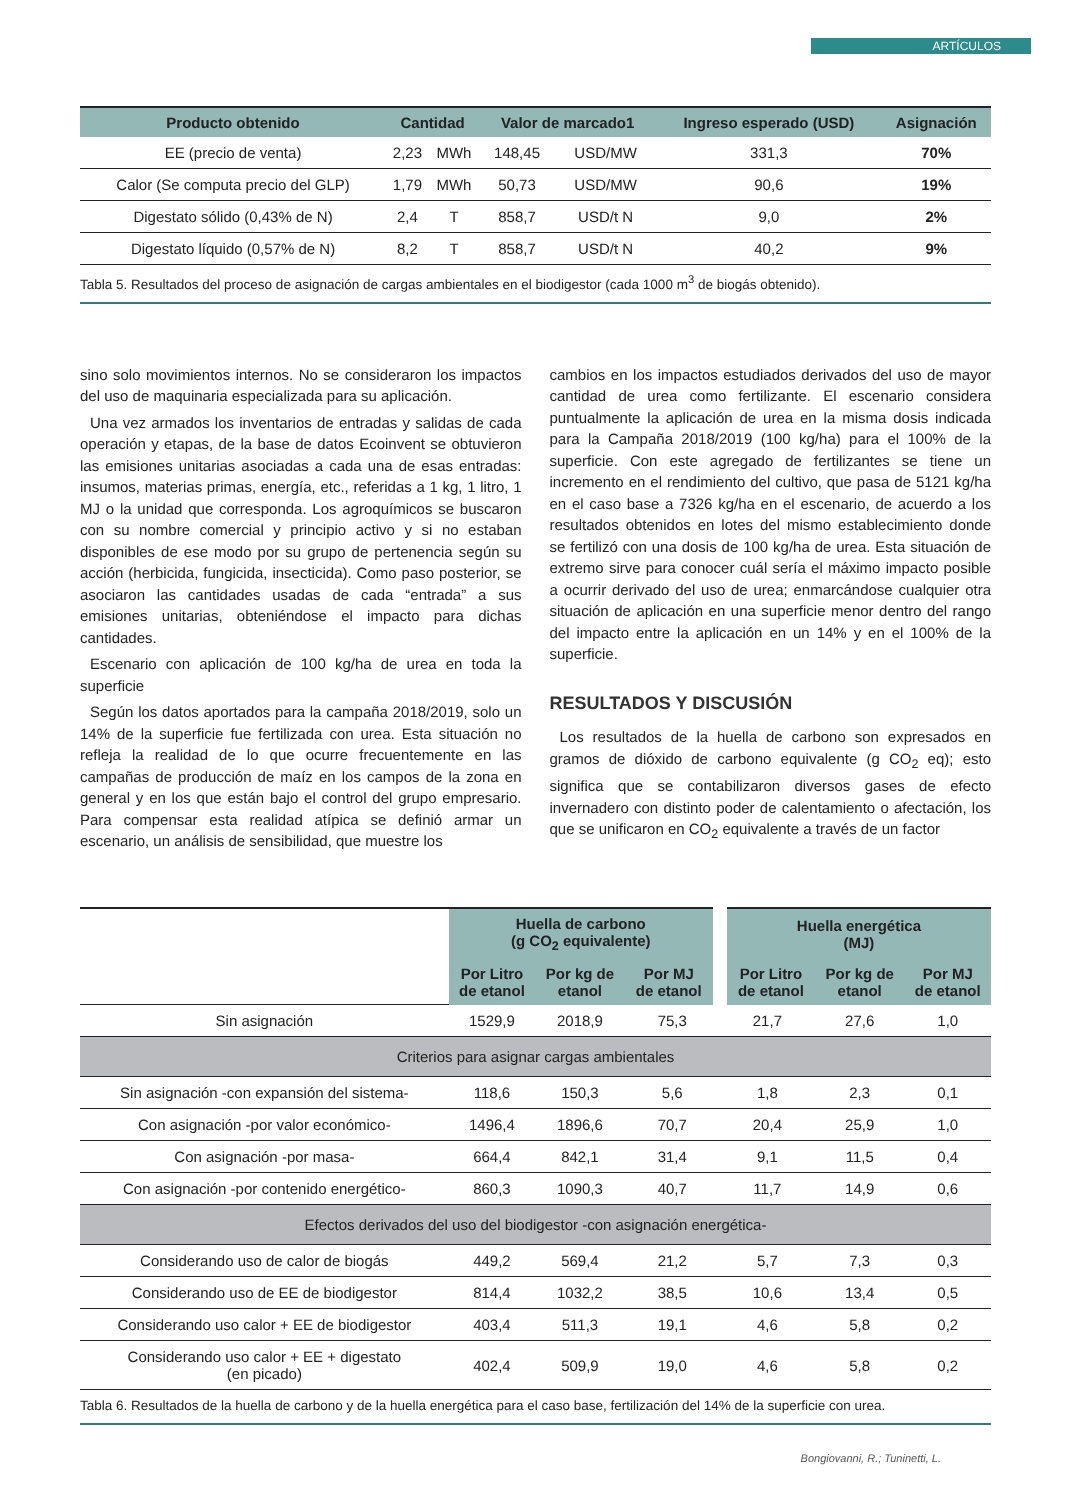ARTÍCULOS
| Producto obtenido | Cantidad | | Valor de marcado1 | | Ingreso esperado (USD) | Asignación |
| --- | --- | --- | --- | --- | --- | --- |
| EE (precio de venta) | 2,23 | MWh | 148,45 | USD/MW | 331,3 | 70% |
| Calor (Se computa precio del GLP) | 1,79 | MWh | 50,73 | USD/MW | 90,6 | 19% |
| Digestato sólido (0,43% de N) | 2,4 | T | 858,7 | USD/t N | 9,0 | 2% |
| Digestato líquido (0,57% de N) | 8,2 | T | 858,7 | USD/t N | 40,2 | 9% |
Tabla 5. Resultados del proceso de asignación de cargas ambientales en el biodigestor (cada 1000 m<sup>3</sup> de biogás obtenido).
sino solo movimientos internos. No se consideraron los impactos del uso de maquinaria especializada para su aplicación.
Una vez armados los inventarios de entradas y salidas de cada operación y etapas, de la base de datos Ecoinvent se obtuvieron las emisiones unitarias asociadas a cada una de esas entradas: insumos, materias primas, energía, etc., referidas a 1 kg, 1 litro, 1 MJ o la unidad que corresponda. Los agroquímicos se buscaron con su nombre comercial y principio activo y si no estaban disponibles de ese modo por su grupo de pertenencia según su acción (herbicida, fungicida, insecticida). Como paso posterior, se asociaron las cantidades usadas de cada “entrada” a sus emisiones unitarias, obteniéndose el impacto para dichas cantidades.
Escenario con aplicación de 100 kg/ha de urea en toda la superficie
Según los datos aportados para la campaña 2018/2019, solo un 14% de la superficie fue fertilizada con urea. Esta situación no refleja la realidad de lo que ocurre frecuentemente en las campañas de producción de maíz en los campos de la zona en general y en los que están bajo el control del grupo empresario. Para compensar esta realidad atípica se definió armar un escenario, un análisis de sensibilidad, que muestre los
cambios en los impactos estudiados derivados del uso de mayor cantidad de urea como fertilizante. El escenario considera puntualmente la aplicación de urea en la misma dosis indicada para la Campaña 2018/2019 (100 kg/ha) para el 100% de la superficie. Con este agregado de fertilizantes se tiene un incremento en el rendimiento del cultivo, que pasa de 5121 kg/ha en el caso base a 7326 kg/ha en el escenario, de acuerdo a los resultados obtenidos en lotes del mismo establecimiento donde se fertilizó con una dosis de 100 kg/ha de urea. Esta situación de extremo sirve para conocer cuál sería el máximo impacto posible a ocurrir derivado del uso de urea; enmarcándose cualquier otra situación de aplicación en una superficie menor dentro del rango del impacto entre la aplicación en un 14% y en el 100% de la superficie.
RESULTADOS Y DISCUSIÓN
Los resultados de la huella de carbono son expresados en gramos de dióxido de carbono equivalente (g CO<sub>2</sub> eq); esto significa que se contabilizaron diversos gases de efecto invernadero con distinto poder de calentamiento o afectación, los que se unificaron en CO<sub>2</sub> equivalente a través de un factor
| | Huella de carbono (g CO<sub>2</sub> equivalente) | | | Huella energética (MJ) | | |
| | Por Litro de etanol | Por kg de etanol | Por MJ de etanol | Por Litro de etanol | Por kg de etanol | Por MJ de etanol |
| Sin asignación | 1529,9 | 2018,9 | 75,3 | 21,7 | 27,6 | 1,0 |
| Criterios para asignar cargas ambientales | | | | | | |
| Sin asignación -con expansión del sistema- | 118,6 | 150,3 | 5,6 | 1,8 | 2,3 | 0,1 |
| Con asignación -por valor económico- | 1496,4 | 1896,6 | 70,7 | 20,4 | 25,9 | 1,0 |
| Con asignación -por masa- | 664,4 | 842,1 | 31,4 | 9,1 | 11,5 | 0,4 |
| Con asignación -por contenido energético- | 860,3 | 1090,3 | 40,7 | 11,7 | 14,9 | 0,6 |
| Efectos derivados del uso del biodigestor -con asignación energética- | | | | | | |
| Considerando uso de calor de biogás | 449,2 | 569,4 | 21,2 | 5,7 | 7,3 | 0,3 |
| Considerando uso de EE de biodigestor | 814,4 | 1032,2 | 38,5 | 10,6 | 13,4 | 0,5 |
| Considerando uso calor + EE de biodigestor | 403,4 | 511,3 | 19,1 | 4,6 | 5,8 | 0,2 |
| Considerando uso calor + EE + digestato (en picado) | 402,4 | 509,9 | 19,0 | 4,6 | 5,8 | 0,2 |
Tabla 6. Resultados de la huella de carbono y de la huella energética para el caso base, fertilización del 14% de la superficie con urea.
Bongiovanni, R.; Tuninetti, L.